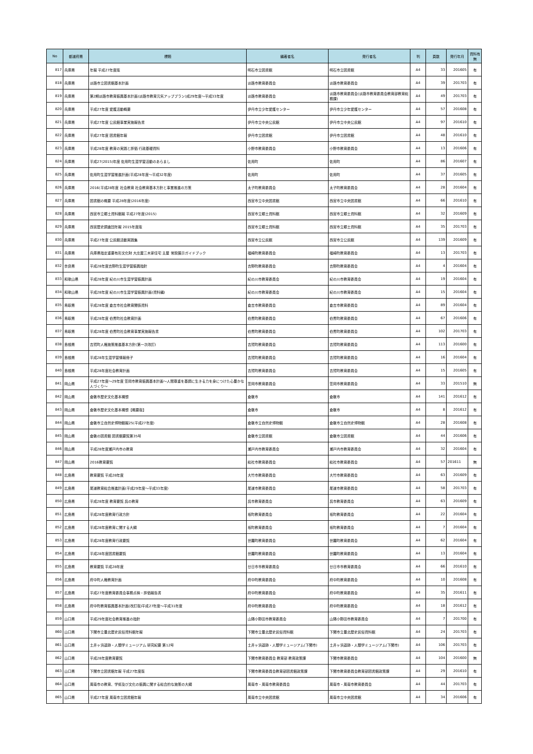| No | 都道府県 | 標題 | 編著者名 | 発行者名 | 判 | 頁数 | 発行年月 | 資料有無 |
| --- | --- | --- | --- | --- | --- | --- | --- | --- |
| 817 | 兵庫県 | 年報 平成27年度版 | 明石市立図書館 | 明石市立図書館 | A4 | 33 | 201605 | 有 |
| 818 | 兵庫県 | 淡路市立図書館基本計画 | 淡路市教育委員会 | 淡路市教育委員会 | A4 | 39 | 201703 | 有 |
| 819 | 兵庫県 | 第2期淡路市教育振興基本計画(淡路市教育元気アッププラン)成29年度～平成33年度 | 淡路市教育委員会 | 淡路市教育委員会(淡路市教育委員会教育部教育総務課) | A4 | 49 | 201703 | 有 |
| 820 | 兵庫県 | 平成27年度 愛護活動概要 | 伊丹市立少年愛護センター | 伊丹市立少年愛護センター | A4 | 57 | 201608 | 有 |
| 821 | 兵庫県 | 平成27年度 公民館事業実施報告書 | 伊丹市立中央公民館 | 伊丹市立中央公民館 | A4 | 97 | 201610 | 有 |
| 822 | 兵庫県 | 平成27年度 図書館年報 | 伊丹市立図書館 | 伊丹市立図書館 | A4 | 48 | 201610 | 有 |
| 823 | 兵庫県 | 平成28年度 教育の実践と評価 行政基礎資料 | 小野市教育委員会 | 小野市教育委員会 | A4 | 13 | 201606 | 有 |
| 824 | 兵庫県 | 平成27(2015)年度 佐用町生涯学習活動のあらまし | 佐用町 | 佐用町 | A4 | 86 | 201607 | 有 |
| 825 | 兵庫県 | 佐用町生涯学習推進計画(平成28年度～平成32年度) | 佐用町 | 佐用町 | A4 | 37 | 201605 | 有 |
| 826 | 兵庫県 | 2016(平成28年度 社会教育 社会教育基本方針と事業推進の方策 | 太子町教育委員会 | 太子町教育委員会 | A4 | 28 | 201604 | 有 |
| 827 | 兵庫県 | 図書館の概要 平成28年度(2016年度) | 西宮市立中央図書館 | 西宮市立中央図書館 | A4 | 66 | 201610 | 有 |
| 828 | 兵庫県 | 西宮市立郷土資料館報 平成27年度(2015) | 西宮市立郷土資料館 | 西宮市立郷土資料館 | A4 | 32 | 201609 | 有 |
| 829 | 兵庫県 | 西宮歴史調査団年報 2015年度版 | 西宮市立郷土資料館 | 西宮市立郷土資料館 | A4 | 35 | 201703 | 有 |
| 830 | 兵庫県 | 平成27年度 公民館活動実践集 | 西宮市立公民館 | 西宮市立公民館 | A4 | 139 | 201609 | 有 |
| 831 | 兵庫県 | 兵庫県指定重要有形文化財 大庄屋三木家住宅 主屋 常設展示ガイドブック | 福崎町教育委員会 | 福崎町教育委員会 | A4 | 13 | 201703 | 有 |
| 832 | 奈良県 | 平成28年度吉野町生涯学習振興指針 | 吉野町教育委員会 | 吉野町教育委員会 | A4 | 4 | 201604 | 有 |
| 833 | 和歌山県 | 平成28年度 紀の川市生涯学習振興計画 | 紀の川市教育委員会 | 紀の川市教育委員会 | A4 | 19 | 201604 | 有 |
| 834 | 和歌山県 | 平成28年度 紀の川市生涯学習振興計画(資料編) | 紀の川市教育委員会 | 紀の川市教育委員会 | A4 | 15 | 201604 | 有 |
| 835 | 鳥取県 | 平成28年度 倉吉市社会教育関係資料 | 倉吉市教育委員会 | 倉吉市教育委員会 | A4 | 89 | 201604 | 有 |
| 836 | 鳥取県 | 平成28年度 伯耆町社会教育計画 | 伯耆町教育委員会 | 伯耆町教育委員会 | A4 | 67 | 201606 | 有 |
| 837 | 鳥取県 | 平成28年度 伯耆町社会教育事業実施報告書 | 伯耆町教育委員会 | 伯耆町教育委員会 | A4 | 102 | 201703 | 有 |
| 838 | 島根県 | 吉賀町人権施策推進基本方針(第一次改訂) | 吉賀町教育委員会 | 吉賀町教育委員会 | A4 | 113 | 201600 | 有 |
| 839 | 島根県 | 平成28年生涯学習情報冊子 | 吉賀町教育委員会 | 吉賀町教育委員会 | A4 | 16 | 201604 | 有 |
| 840 | 島根県 | 平成28年度社会教育計画 | 吉賀町教育委員会 | 吉賀町教育委員会 | A4 | 15 | 201605 | 有 |
| 841 | 岡山県 | 平成27年度～29年度 笠岡市教育振興基本計画～人間尊重を基調に生きる力を身につけた心豊かな人づくり～ | 笠岡市教育委員会 | 笠岡市教育委員会 | A4 | 33 | 201510 | 無 |
| 842 | 岡山県 | 倉敷市歴史文化基本構想 | 倉敷市 | 倉敷市 | A4 | 141 | 201612 | 有 |
| 843 | 岡山県 | 倉敷市歴史文化基本構想【概要版】 | 倉敷市 | 倉敷市 | A4 | 8 | 201612 | 有 |
| 844 | 岡山県 | 倉敷市立自然史博物館報25(平成27年度) | 倉敷市立自然史博物館 | 倉敷市立自然史博物館 | A4 | 28 | 201608 | 有 |
| 845 | 岡山県 | 倉敷の図書館 図書館要覧第35号 | 倉敷市立図書館 | 倉敷市立図書館 | A4 | 44 | 201606 | 有 |
| 846 | 岡山県 | 平成28年度瀬戸内市の教育 | 瀬戸内市教育委員会 | 瀬戸内市教育委員会 | A4 | 32 | 201604 | 有 |
| 847 | 岡山県 | 2016教育要覧 | 総社市教育委員会 | 総社市教育委員会 | A4 | 57 | 201611 | 無 |
| 848 | 広島県 | 教育要覧 平成28年度 | 大竹市教育委員会 | 大竹市教育委員会 | A4 | 63 | 201609 | 有 |
| 849 | 広島県 | 尾道教育総合推進計画(平成29年度～平成33年度) | 尾道市教育委員会 | 尾道市教育委員会 | A4 | 58 | 201703 | 有 |
| 850 | 広島県 | 平成28年度 教育要覧 呉の教育 | 呉市教育委員会 | 呉市教育委員会 | A4 | 63 | 201609 | 有 |
| 851 | 広島県 | 平成28年度教育行政方針 | 坂町教育委員会 | 坂町教育委員会 | A4 | 22 | 201604 | 有 |
| 852 | 広島県 | 平成28年度教育に関する大綱 | 坂町教育委員会 | 坂町教育委員会 | A4 | 7 | 201604 | 有 |
| 853 | 広島県 | 平成28年度教育行政要覧 | 世羅町教育委員会 | 世羅町教育委員会 | A4 | 62 | 201604 | 有 |
| 854 | 広島県 | 平成28年度図書館要覧 | 世羅町教育委員会 | 世羅町教育委員会 | A4 | 13 | 201604 | 有 |
| 855 | 広島県 | 教育要覧 平成28年度 | 廿日市市教育委員会 | 廿日市市教育委員会 | A4 | 66 | 201610 | 有 |
| 856 | 広島県 | 府中町人権教育計画 | 府中町教育委員会 | 府中町教育委員会 | A4 | 10 | 201608 | 有 |
| 857 | 広島県 | 平成27年度教育委員会事務点検・評価報告書 | 府中町教育委員会 | 府中町教育委員会 | A4 | 35 | 201611 | 有 |
| 858 | 広島県 | 府中町教育振興基本計画(改訂版)平成27年度～平成31年度 | 府中町教育委員会 | 府中町教育委員会 | A4 | 18 | 201612 | 有 |
| 859 | 山口県 | 平成29年度社会教育推進の指針 | 山陽小野田市教育委員会 | 山陽小野田市教育委員会 | A4 | 7 | 201700 | 有 |
| 860 | 山口県 | 下関市立豊北歴史民俗資料館年報 | 下関市立豊北歴史民俗資料館 | 下関市立豊北歴史民俗資料館 | A4 | 24 | 201703 | 有 |
| 861 | 山口県 | 土井ヶ浜遺跡・人類学ミュージアム 研究紀要 第12号 | 土井ヶ浜遺跡・人類学ミュージアム(下関市) | 土井ヶ浜遺跡・人類学ミュージアム(下関市) | A4 | 106 | 201703 | 有 |
| 862 | 山口県 | 平成28年度教育要覧 | 下関市教育委員会 教育部 教育政策課 | 下関市教育委員会 | A4 | 104 | 201600 | 無 |
| 863 | 山口県 | 下関市立図書館年報 平成27年度版 | 下関市教育委員会教育部図書館政策課 | 下関市教育委員会教育部図書館政策課 | A4 | 29 | 201610 | 有 |
| 864 | 山口県 | 周南市の教育、学術及び文化の振興に関する総合的な施策の大綱 | 周南市・周南市教育委員会 | 周南市・周南市教育委員会 | A4 | 44 | 201703 | 有 |
| 865 | 山口県 | 平成27年度 周南市立図書館年報 | 周南市立中央図書館 | 周南市立中央図書館 | A4 | 34 | 201606 | 有 |